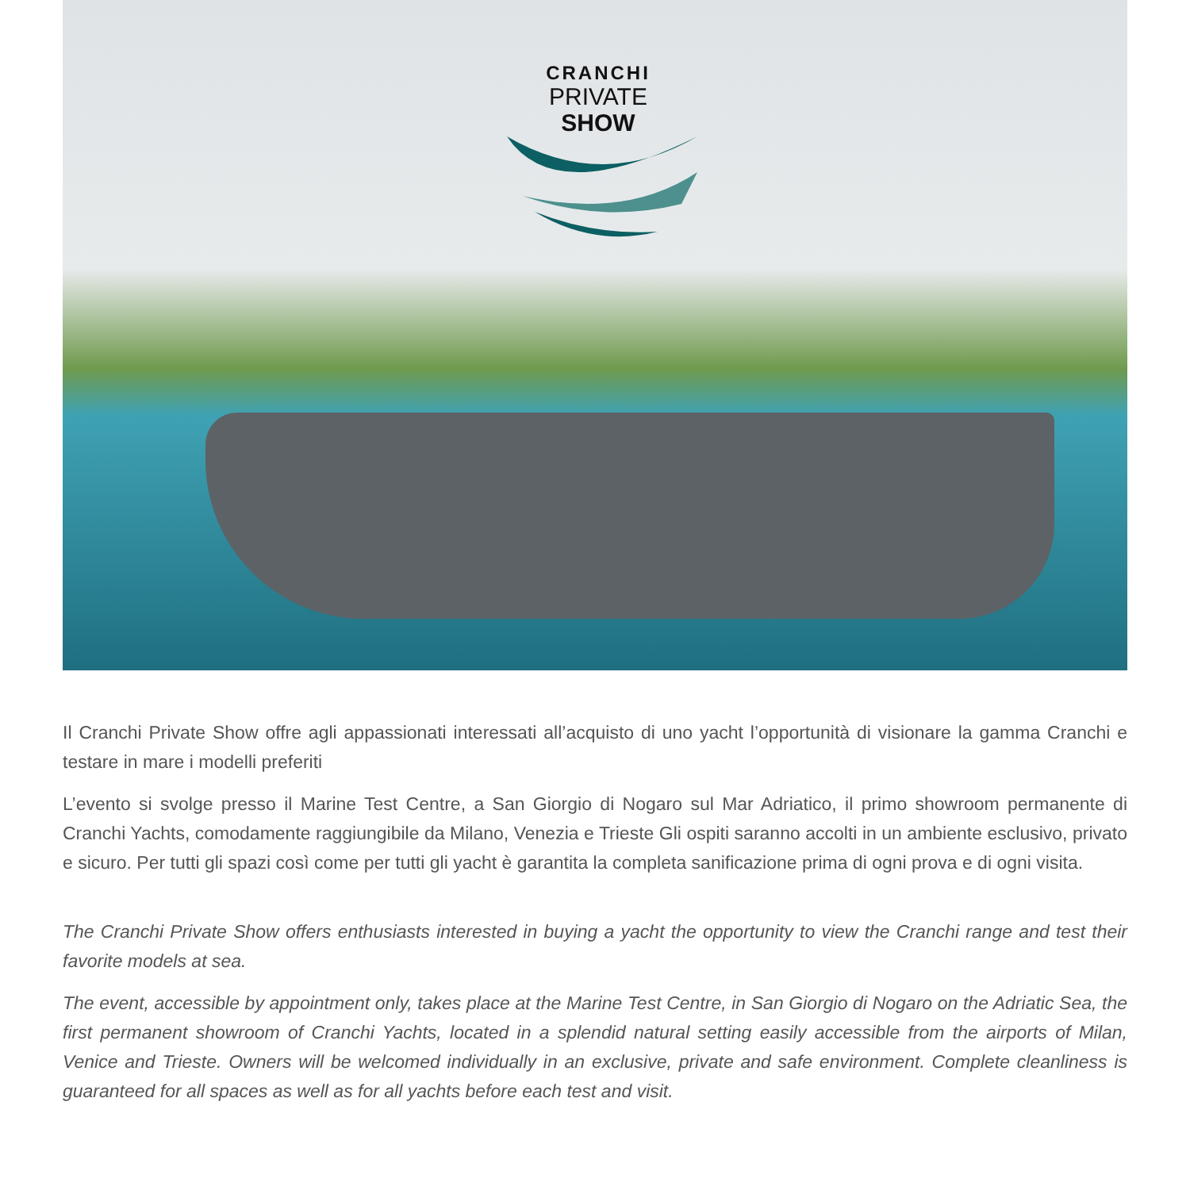CRANCHI
PRIVATE
SHOW
Il Cranchi Private Show offre agli appassionati interessati all’acquisto di uno yacht l’opportunità di visionare la gamma Cranchi e testare in mare i modelli preferiti
L’evento si svolge presso il Marine Test Centre, a San Giorgio di Nogaro sul Mar Adriatico, il primo showroom permanente di Cranchi Yachts, comodamente raggiungibile da Milano, Venezia e Trieste Gli ospiti saranno accolti in un ambiente esclusivo, privato e sicuro. Per tutti gli spazi così come per tutti gli yacht è garantita la completa sanificazione prima di ogni prova e di ogni visita.
The Cranchi Private Show offers enthusiasts interested in buying a yacht the opportunity to view the Cranchi range and test their favorite models at sea.
The event, accessible by appointment only, takes place at the Marine Test Centre, in San Giorgio di Nogaro on the Adriatic Sea, the first permanent showroom of Cranchi Yachts, located in a splendid natural setting easily accessible from the airports of Milan, Venice and Trieste. Owners will be welcomed individually in an exclusive, private and safe environment. Complete cleanliness is guaranteed for all spaces as well as for all yachts before each test and visit.